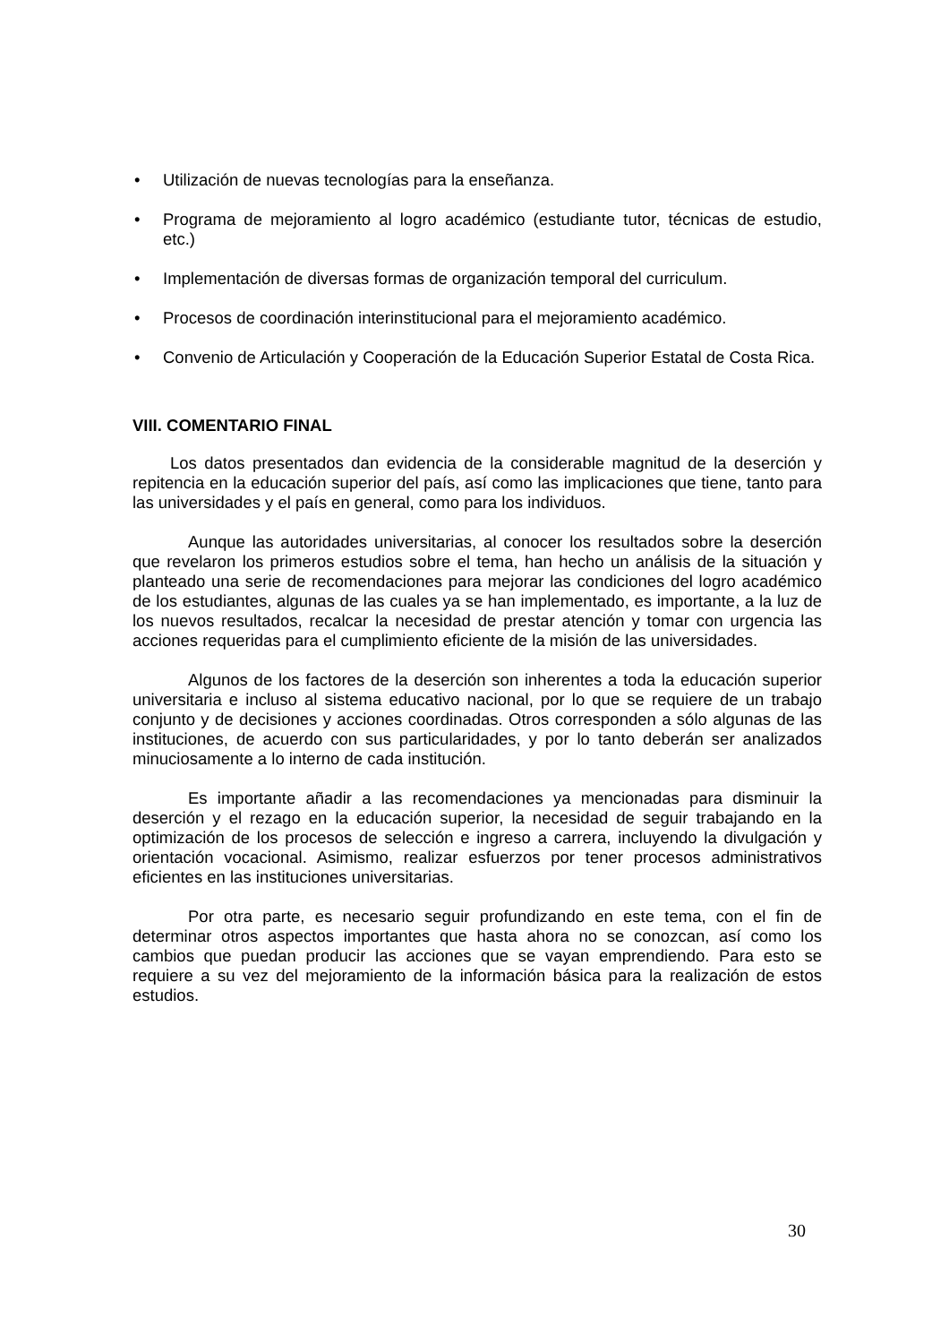• Utilización de nuevas tecnologías para la enseñanza.
• Programa de mejoramiento al logro académico (estudiante tutor, técnicas de estudio, etc.)
• Implementación de diversas formas de organización temporal del curriculum.
• Procesos de coordinación interinstitucional para el mejoramiento académico.
• Convenio de Articulación y Cooperación de la Educación Superior Estatal de Costa Rica.
VIII. COMENTARIO FINAL
Los datos presentados dan evidencia de la considerable magnitud de la deserción y repitencia en la educación superior del país, así como las implicaciones que tiene, tanto para las universidades y el país en general, como para los individuos.
Aunque las autoridades universitarias, al conocer los resultados sobre la deserción que revelaron los primeros estudios sobre el tema, han hecho un análisis de la situación y planteado una serie de recomendaciones para mejorar las condiciones del logro académico de los estudiantes, algunas de las cuales ya se han implementado, es importante, a la luz de los nuevos resultados, recalcar la necesidad de prestar atención y tomar con urgencia las acciones requeridas para el cumplimiento eficiente de la misión de las universidades.
Algunos de los factores de la deserción son inherentes a toda la educación superior universitaria e incluso al sistema educativo nacional, por lo que se requiere de un trabajo conjunto y de decisiones y acciones coordinadas. Otros corresponden a sólo algunas de las instituciones, de acuerdo con sus particularidades, y por lo tanto deberán ser analizados minuciosamente a lo interno de cada institución.
Es importante añadir a las recomendaciones ya mencionadas para disminuir la deserción y el rezago en la educación superior, la necesidad de seguir trabajando en la optimización de los procesos de selección e ingreso a carrera, incluyendo la divulgación y orientación vocacional. Asimismo, realizar esfuerzos por tener procesos administrativos eficientes en las instituciones universitarias.
Por otra parte, es necesario seguir profundizando en este tema, con el fin de determinar otros aspectos importantes que hasta ahora no se conozcan, así como los cambios que puedan producir las acciones que se vayan emprendiendo. Para esto se requiere a su vez del mejoramiento de la información básica para la realización de estos estudios.
30